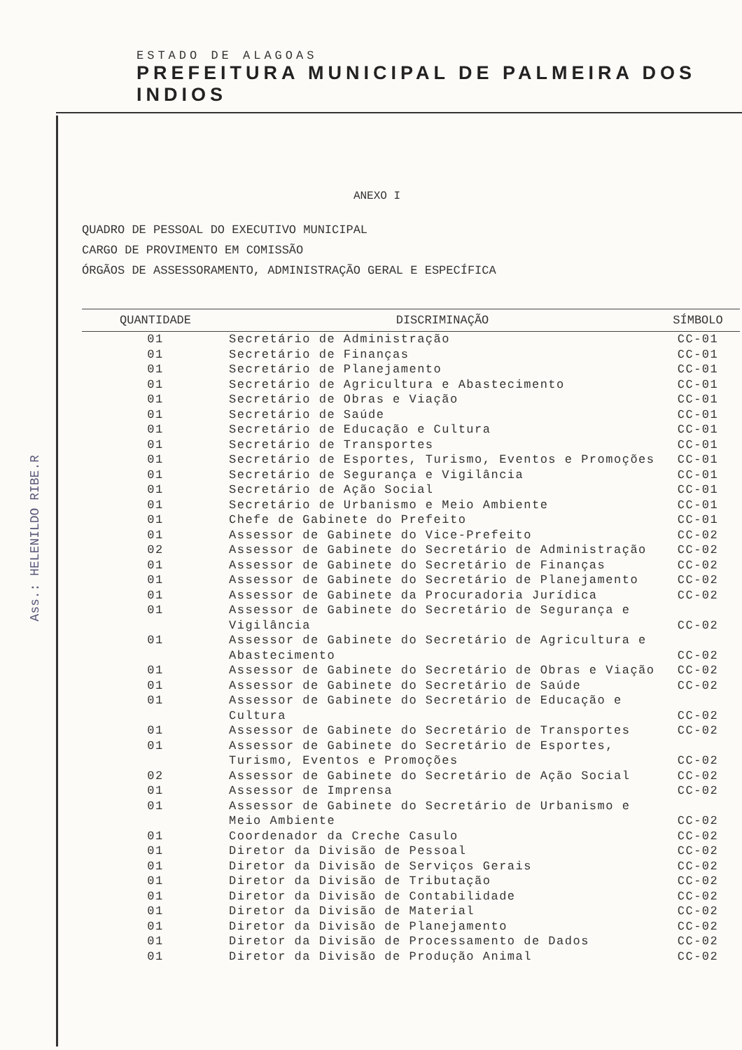ESTADO DE ALAGOAS
PREFEITURA MUNICIPAL DE PALMEIRA DOS INDIOS
Ass.: HELENILDO RIBE.R
ANEXO I
QUADRO DE PESSOAL DO EXECUTIVO MUNICIPAL
CARGO DE PROVIMENTO EM COMISSÃO
ÓRGÃOS DE ASSESSORAMENTO, ADMINISTRAÇÃO GERAL E ESPECÍFICA
| QUANTIDADE | DISCRIMINAÇÃO | SÍMBOLO |
| --- | --- | --- |
| 01 | Secretário de Administração | CC-01 |
| 01 | Secretário de Finanças | CC-01 |
| 01 | Secretário de Planejamento | CC-01 |
| 01 | Secretário de Agricultura e Abastecimento | CC-01 |
| 01 | Secretário de Obras e Viação | CC-01 |
| 01 | Secretário de Saúde | CC-01 |
| 01 | Secretário de Educação e Cultura | CC-01 |
| 01 | Secretário de Transportes | CC-01 |
| 01 | Secretário de Esportes, Turismo, Eventos e Promoções | CC-01 |
| 01 | Secretário de Segurança e Vigilância | CC-01 |
| 01 | Secretário de Ação Social | CC-01 |
| 01 | Secretário de Urbanismo e Meio Ambiente | CC-01 |
| 01 | Chefe de Gabinete do Prefeito | CC-01 |
| 01 | Assessor de Gabinete do Vice-Prefeito | CC-02 |
| 02 | Assessor de Gabinete do Secretário de Administração | CC-02 |
| 01 | Assessor de Gabinete do Secretário de Finanças | CC-02 |
| 01 | Assessor de Gabinete do Secretário de Planejamento | CC-02 |
| 01 | Assessor de Gabinete da Procuradoria Jurídica | CC-02 |
| 01 | Assessor de Gabinete do Secretário de Segurança e Vigilância | CC-02 |
| 01 | Assessor de Gabinete do Secretário de Agricultura e Abastecimento | CC-02 |
| 01 | Assessor de Gabinete do Secretário de Obras e Viação | CC-02 |
| 01 | Assessor de Gabinete do Secretário de Saúde | CC-02 |
| 01 | Assessor de Gabinete do Secretário de Educação e Cultura | CC-02 |
| 01 | Assessor de Gabinete do Secretário de Transportes | CC-02 |
| 01 | Assessor de Gabinete do Secretário de Esportes, Turismo, Eventos e Promoções | CC-02 |
| 02 | Assessor de Gabinete do Secretário de Ação Social | CC-02 |
| 01 | Assessor de Imprensa | CC-02 |
| 01 | Assessor de Gabinete do Secretário de Urbanismo e Meio Ambiente | CC-02 |
| 01 | Coordenador da Creche Casulo | CC-02 |
| 01 | Diretor da Divisão de Pessoal | CC-02 |
| 01 | Diretor da Divisão de Serviços Gerais | CC-02 |
| 01 | Diretor da Divisão de Tributação | CC-02 |
| 01 | Diretor da Divisão de Contabilidade | CC-02 |
| 01 | Diretor da Divisão de Material | CC-02 |
| 01 | Diretor da Divisão de Planejamento | CC-02 |
| 01 | Diretor da Divisão de Processamento de Dados | CC-02 |
| 01 | Diretor da Divisão de Produção Animal | CC-02 |